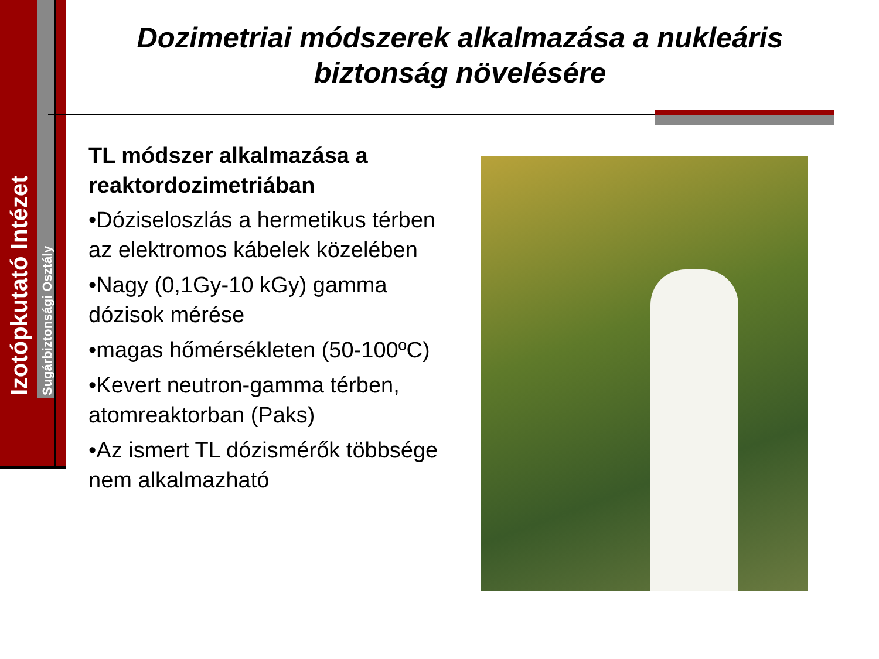Izotópkutató Intézet Sugárbiztonsági Osztály
Dozimetriai módszerek alkalmazása a nukleáris biztonság növelésére
TL módszer alkalmazása a reaktordozimetriában
•Dóziseloszlás a hermetikus térben az elektromos kábelek közelében
•Nagy (0,1Gy-10 kGy) gamma dózisok mérése
•magas hőmérsékleten (50-100ºC)
•Kevert neutron-gamma térben, atomreaktorban (Paks)
•Az ismert TL dózismérők többsége nem alkalmazható